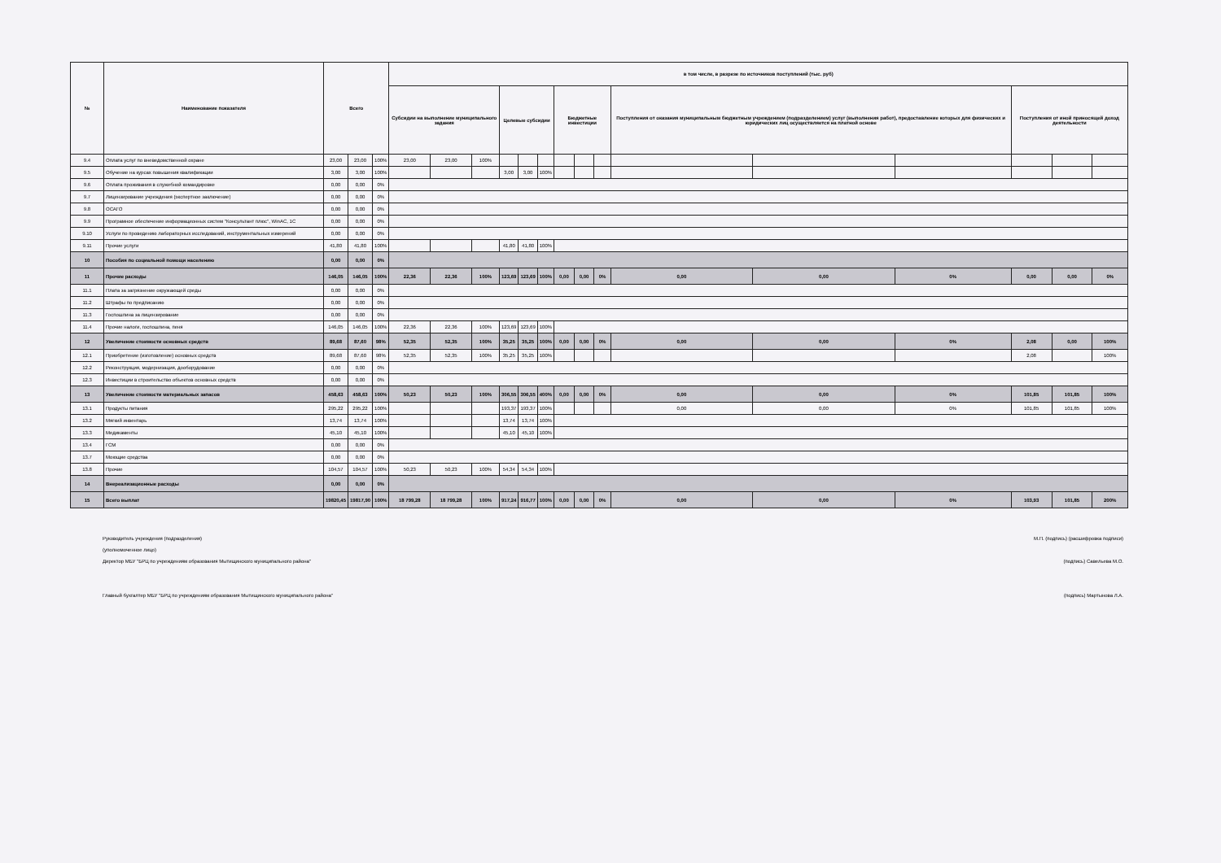| № | Наименование показателя | Всего | | | в том числе, в разрезе по источников поступлений (тыс. руб) | | | | | | | | | | | | | | |
| --- | --- | --- | --- | --- | --- | --- | --- | --- | --- | --- | --- | --- | --- | --- | --- | --- | --- | --- | --- |
| | | | | | Субсидии на выполнение муниципального задания | | | Целевые субсидии | | | Бюджетные инвестиции | | | Поступления от оказания муниципальным бюджетным учреждением (подразделением) услуг (выполнения работ), предоставление которых для физических и юридических лиц осуществляется на платной основе | | | Поступления от иной приносящей доход деятельности | | |
| 9.4 | Оплата услуг по вневедомственной охране | 23,00 | 23,00 | 100% | 23,00 | 23,00 | 100% | | | | | | | | | | | | |
| 9.5 | Обучение на курсах повышения квалификации | 3,00 | 3,00 | 100% | | | | 3,00 | 3,00 | 100% | | | | | | | | | |
| 9.6 | Оплата проживания в служебной командировке | 0,00 | 0,00 | 0% | | | | | | | | | | | | | | | |
| 9.7 | Лицензирование учреждения (экспертное заключение) | 0,00 | 0,00 | 0% | | | | | | | | | | | | | | | |
| 9.8 | ОСАГО | 0,00 | 0,00 | 0% | | | | | | | | | | | | | | | |
| 9.9 | Програмное обеспечение информационных систем "Консультант плюс", WinAC, 1С | 0,00 | 0,00 | 0% | | | | | | | | | | | | | | | |
| 9.10 | Услуги по проведению лабораторных исследований, инструментальных измерений | 0,00 | 0,00 | 0% | | | | | | | | | | | | | | | |
| 9.11 | Прочие услуги | 41,80 | 41,80 | 100% | | | | 41,80 | 41,80 | 100% | | | | | | | | | |
| 10 | Пособия по социальной помощи населению | 0,00 | 0,00 | 0% | | | | | | | | | | | | | | | |
| 11 | Прочие расходы | 146,05 | 146,05 | 100% | 22,36 | 22,36 | 100% | 123,69 | 123,69 | 100% | 0,00 | 0,00 | 0% | 0,00 | 0,00 | 0% | 0,00 | 0,00 | 0% |
| 11.1 | Плата за загрязнение окружающей среды | 0,00 | 0,00 | 0% | | | | | | | | | | | | | | | |
| 11.2 | Штрафы по предписанию | 0,00 | 0,00 | 0% | | | | | | | | | | | | | | | |
| 11.3 | Госпошлина за лицензирование | 0,00 | 0,00 | 0% | | | | | | | | | | | | | | | |
| 11.4 | Прочие налоги, госпошлина, пеня | 146,05 | 146,05 | 100% | 22,36 | 22,36 | 100% | 123,69 | 123,69 | 100% | | | | | | | | | |
| 12 | Увеличение стоимости основных средств | 89,68 | 87,60 | 98% | 52,35 | 52,35 | 100% | 35,25 | 35,25 | 100% | 0,00 | 0,00 | 0% | 0,00 | 0,00 | 0% | 2,08 | 0,00 | 100% |
| 12.1 | Приобретение (изготовление) основных средств | 89,68 | 87,60 | 98% | 52,35 | 52,35 | 100% | 35,25 | 35,25 | 100% | | | | | | | 2,08 | | 100% |
| 12.2 | Реконструкция, модернизация, дооборудование | 0,00 | 0,00 | 0% | | | | | | | | | | | | | | | |
| 12.3 | Инвестиции в строительство объектов основных средств | 0,00 | 0,00 | 0% | | | | | | | | | | | | | | | |
| 13 | Увеличение стоимости материальных запасов | 458,63 | 458,63 | 100% | 50,23 | 50,23 | 100% | 306,55 | 306,55 | 400% | 0,00 | 0,00 | 0% | 0,00 | 0,00 | 0% | 101,85 | 101,85 | 100% |
| 13.1 | Продукты питания | 295,22 | 295,22 | 100% | | | | 193,37 | 193,37 | 100% | | | | 0,00 | 0,00 | 0% | 101,85 | 101,85 | 100% |
| 13.2 | Мягкий инвентарь | 13,74 | 13,74 | 100% | | | | 13,74 | 13,74 | 100% | | | | | | | | | |
| 13.3 | Медикаменты | 45,10 | 45,10 | 100% | | | | 45,10 | 45,10 | 100% | | | | | | | | | |
| 13.4 | ГСМ | 0,00 | 0,00 | 0% | | | | | | | | | | | | | | | |
| 13.7 | Моющие средства | 0,00 | 0,00 | 0% | | | | | | | | | | | | | | | |
| 13.8 | Прочие | 104,57 | 104,57 | 100% | 50,23 | 50,23 | 100% | 54,34 | 54,34 | 100% | | | | | | | | | |
| 14 | Внереализационные расходы | 0,00 | 0,00 | 0% | | | | | | | | | | | | | | | |
| 15 | Всего выплат | 19820,45 | 19817,90 | 100% | 18 799,28 | 18 799,28 | 100% | 917,24 | 916,77 | 100% | 0,00 | 0,00 | 0% | 0,00 | 0,00 | 0% | 103,93 | 101,85 | 200% |
Руководитель учреждения (подразделения)
(уполномоченное лицо)
М.П. (подпись) (расшифровка подписи)
Директор МБУ "БРЦ по учреждениям образования Мытищинского муниципального района"
(подпись) Савельева М.О.
Главный бухгалтер МБУ "БРЦ по учреждениям образования Мытищинского муниципального района"
(подпись) Мартынова Л.А.